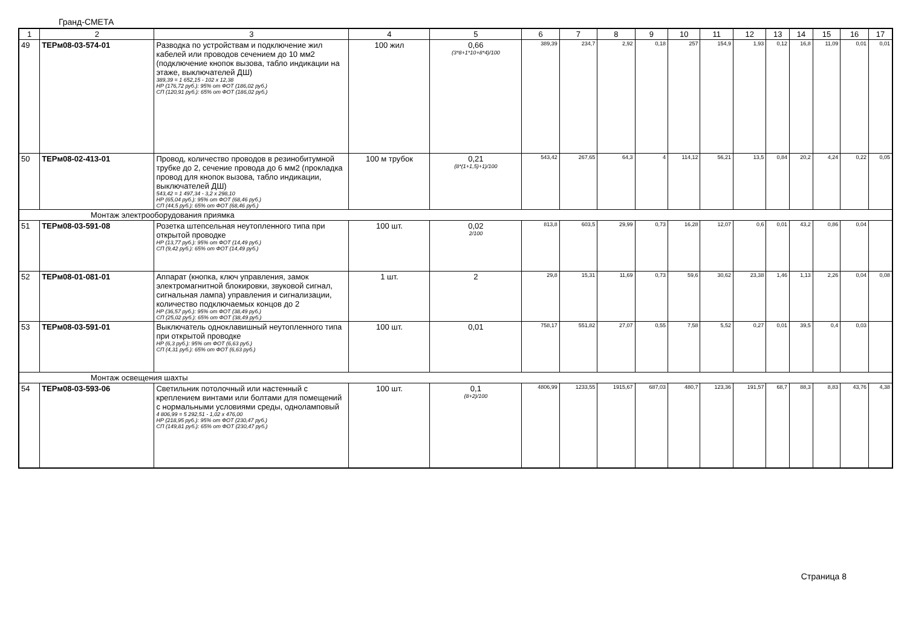Гранд-СМЕТА
| 1 | 2 | 3 | 4 | 5 | 6 | 7 | 8 | 9 | 10 | 11 | 12 | 13 | 14 | 15 | 16 | 17 |
| 49 | ТЕРм08-03-574-01 | Разводка по устройствам и подключение жил кабелей или проводов сечением до 10 мм2 (подключение кнопок вызова, табло индикации на этаже, выключателей ДШ) 389,39 = 1 652,15 - 102 x 12,38 НР (176,72 руб.): 95% от ФОТ (186,02 руб.) СП (120,91 руб.): 65% от ФОТ (186,02 руб.) | 100 жил | 0,66 (3*8+1*10+8*4)/100 | 389,39 | 234,7 | 2,92 | 0,18 | 257 | 154,9 | 1,93 | 0,12 | 16,8 | 11,09 | 0,01 | 0,01 |
| 50 | ТЕРм08-02-413-01 | Провод, количество проводов в резинобитумной трубке до 2, сечение провода до 6 мм2 (прокладка провод для кнопок вызова, табло индикации, выключателей ДШ) 543,42 = 1 497,34 - 3,2 x 298,10 НР (65,04 руб.): 95% от ФОТ (68,46 руб.) СП (44,5 руб.): 65% от ФОТ (68,46 руб.) | 100 м трубок | 0,21 (8*(1+1,5)+1)/100 | 543,42 | 267,65 | 64,3 | 4 | 114,12 | 56,21 | 13,5 | 0,84 | 20,2 | 4,24 | 0,22 | 0,05 |
| Монтаж электрооборудования приямка | | | | | | | | | | | | | | | | |
| 51 | ТЕРм08-03-591-08 | Розетка штепсельная неутопленного типа при открытой проводке НР (13,77 руб.): 95% от ФОТ (14,49 руб.) СП (9,42 руб.): 65% от ФОТ (14,49 руб.) | 100 шт. | 0,02 2/100 | 813,8 | 603,5 | 29,99 | 0,73 | 16,28 | 12,07 | 0,6 | 0,01 | 43,2 | 0,86 | 0,04 | |
| 52 | ТЕРм08-01-081-01 | Аппарат (кнопка, ключ управления, замок электромагнитной блокировки, звуковой сигнал, сигнальная лампа) управления и сигнализации, количество подключаемых концов до 2 НР (36,57 руб.): 95% от ФОТ (38,49 руб.) СП (25,02 руб.): 65% от ФОТ (38,49 руб.) | 1 шт. | 2 | 29,8 | 15,31 | 11,69 | 0,73 | 59,6 | 30,62 | 23,38 | 1,46 | 1,13 | 2,26 | 0,04 | 0,08 |
| 53 | ТЕРм08-03-591-01 | Выключатель одноклавишный неутопленного типа при открытой проводке НР (6,3 руб.): 95% от ФОТ (6,63 руб.) СП (4,31 руб.): 65% от ФОТ (6,63 руб.) | 100 шт. | 0,01 | 758,17 | 551,82 | 27,07 | 0,55 | 7,58 | 5,52 | 0,27 | 0,01 | 39,5 | 0,4 | 0,03 | |
| Монтаж освещения шахты | | | | | | | | | | | | | | | | |
| 54 | ТЕРм08-03-593-06 | Светильник потолочный или настенный с креплением винтами или болтами для помещений с нормальными условиями среды, одноламповый 4 806,99 = 5 292,51 - 1,02 x 476,00 НР (218,95 руб.): 95% от ФОТ (230,47 руб.) СП (149,81 руб.): 65% от ФОТ (230,47 руб.) | 100 шт. | 0,1 (8+2)/100 | 4806,99 | 1233,55 | 1915,67 | 687,03 | 480,7 | 123,36 | 191,57 | 68,7 | 88,3 | 8,83 | 43,76 | 4,38 |
Страница 8